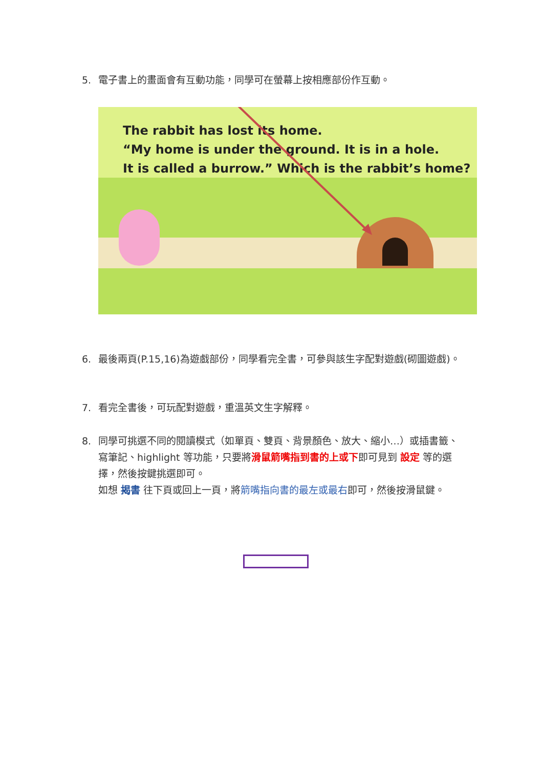5.
電子書上的畫面會有互動功能，同學可在螢幕上按相應部份作互動。
The rabbit has lost its home.
“My home is under the ground. It is in a hole.
It is called a burrow.” Which is the rabbit’s home?
6.
最後兩頁(P.15,16)為遊戲部份，同學看完全書，可參與該生字配對遊戲(砌圖遊戲)。
7.
看完全書後，可玩配對遊戲，重溫英文生字解釋。
8.
同學可挑選不同的閱讀模式（如單頁、雙頁、背景顏色、放大、縮小…）或插書籤、寫筆記、highlight 等功能，只要將滑鼠箭嘴指到書的上或下即可見到 設定 等的選擇，然後按鍵挑選即可。
如想 揭書 往下頁或回上一頁，將箭嘴指向書的最左或最右即可，然後按滑鼠鍵。